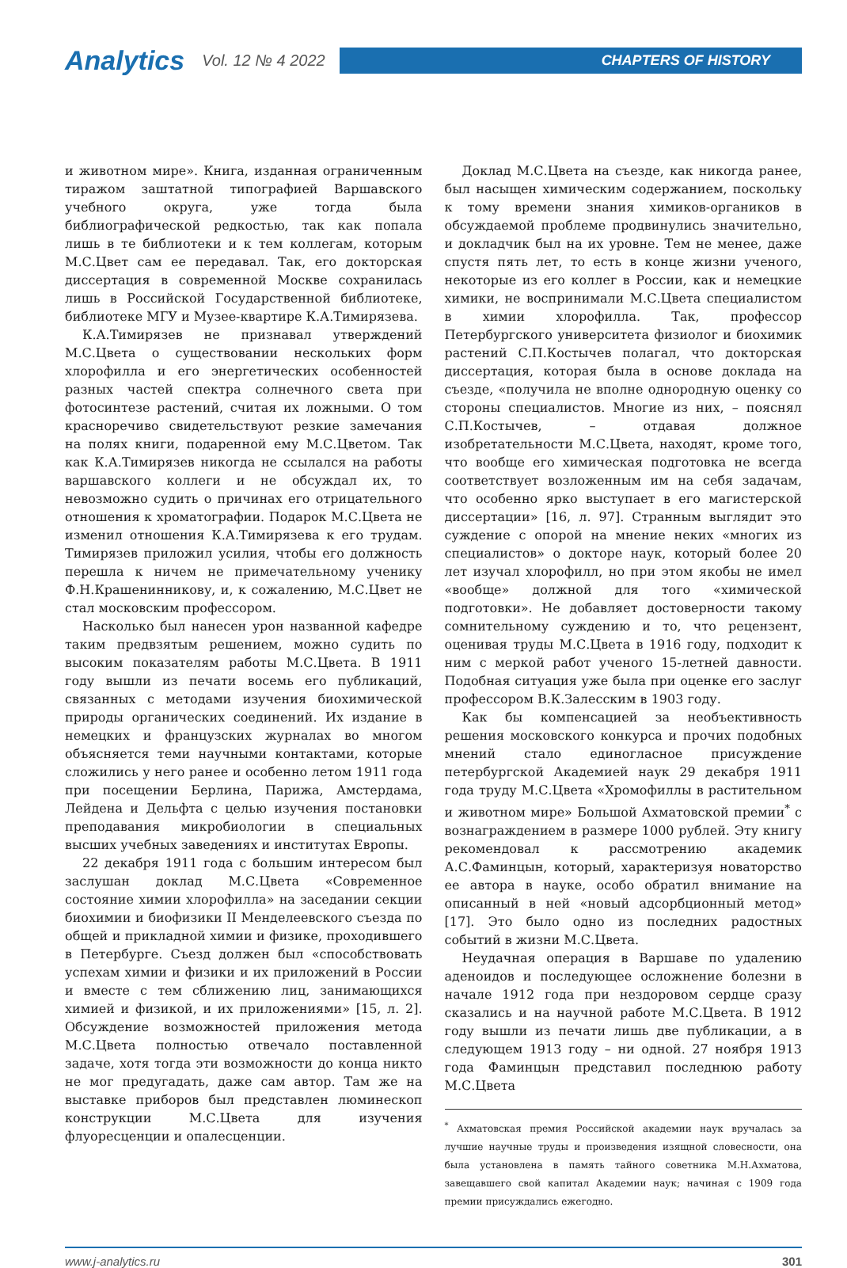Analytics Vol. 12 № 4 2022
CHAPTERS OF HISTORY
и животном мире». Книга, изданная ограниченным тиражом заштатной типографией Варшавского учебного округа, уже тогда была библиографической редкостью, так как попала лишь в те библиотеки и к тем коллегам, которым М.С.Цвет сам ее передавал. Так, его докторская диссертация в современной Москве сохранилась лишь в Российской Государственной библиотеке, библиотеке МГУ и Музее-квартире К.А.Тимирязева.
К.А.Тимирязев не признавал утверждений М.С.Цвета о существовании нескольких форм хлорофилла и его энергетических особенностей разных частей спектра солнечного света при фотосинтезе растений, считая их ложными. О том красноречиво свидетельствуют резкие замечания на полях книги, подаренной ему М.С.Цветом. Так как К.А.Тимирязев никогда не ссылался на работы варшавского коллеги и не обсуждал их, то невозможно судить о причинах его отрицательного отношения к хроматографии. Подарок М.С.Цвета не изменил отношения К.А.Тимирязева к его трудам. Тимирязев приложил усилия, чтобы его должность перешла к ничем не примечательному ученику Ф.Н.Крашенинникову, и, к сожалению, М.С.Цвет не стал московским профессором.
Насколько был нанесен урон названной кафедре таким предвзятым решением, можно судить по высоким показателям работы М.С.Цвета. В 1911 году вышли из печати восемь его публикаций, связанных с методами изучения биохимической природы органических соединений. Их издание в немецких и французских журналах во многом объясняется теми научными контактами, которые сложились у него ранее и особенно летом 1911 года при посещении Берлина, Парижа, Амстердама, Лейдена и Дельфта с целью изучения постановки преподавания микробиологии в специальных высших учебных заведениях и институтах Европы.
22 декабря 1911 года с большим интересом был заслушан доклад М.С.Цвета «Современное состояние химии хлорофилла» на заседании секции биохимии и биофизики II Менделеевского съезда по общей и прикладной химии и физике, проходившего в Петербурге. Съезд должен был «способствовать успехам химии и физики и их приложений в России и вместе с тем сближению лиц, занимающихся химией и физикой, и их приложениями» [15, л. 2]. Обсуждение возможностей приложения метода М.С.Цвета полностью отвечало поставленной задаче, хотя тогда эти возможности до конца никто не мог предугадать, даже сам автор. Там же на выставке приборов был представлен люминескоп конструкции М.С.Цвета для изучения флуоресценции и опалесценции.
Доклад М.С.Цвета на съезде, как никогда ранее, был насыщен химическим содержанием, поскольку к тому времени знания химиков-органиков в обсуждаемой проблеме продвинулись значительно, и докладчик был на их уровне. Тем не менее, даже спустя пять лет, то есть в конце жизни ученого, некоторые из его коллег в России, как и немецкие химики, не воспринимали М.С.Цвета специалистом в химии хлорофилла. Так, профессор Петербургского университета физиолог и биохимик растений С.П.Костычев полагал, что докторская диссертация, которая была в основе доклада на съезде, «получила не вполне однородную оценку со стороны специалистов. Многие из них, – пояснял С.П.Костычев, – отдавая должное изобретательности М.С.Цвета, находят, кроме того, что вообще его химическая подготовка не всегда соответствует возложенным им на себя задачам, что особенно ярко выступает в его магистерской диссертации» [16, л. 97]. Странным выглядит это суждение с опорой на мнение неких «многих из специалистов» о докторе наук, который более 20 лет изучал хлорофилл, но при этом якобы не имел «вообще» должной для того «химической подготовки». Не добавляет достоверности такому сомнительному суждению и то, что рецензент, оценивая труды М.С.Цвета в 1916 году, подходит к ним с меркой работ ученого 15-летней давности. Подобная ситуация уже была при оценке его заслуг профессором В.К.Залесским в 1903 году.
Как бы компенсацией за необъективность решения московского конкурса и прочих подобных мнений стало единогласное присуждение петербургской Академией наук 29 декабря 1911 года труду М.С.Цвета «Хромофиллы в растительном и животном мире» Большой Ахматовской премии<sup>*</sup> с вознаграждением в размере 1000 рублей. Эту книгу рекомендовал к рассмотрению академик А.С.Фаминцын, который, характеризуя новаторство ее автора в науке, особо обратил внимание на описанный в ней «новый адсорбционный метод» [17]. Это было одно из последних радостных событий в жизни М.С.Цвета.
Неудачная операция в Варшаве по удалению аденоидов и последующее осложнение болезни в начале 1912 года при нездоровом сердце сразу сказались и на научной работе М.С.Цвета. В 1912 году вышли из печати лишь две публикации, а в следующем 1913 году – ни одной. 27 ноября 1913 года Фаминцын представил последнюю работу М.С.Цвета
<sup>*</sup> Ахматовская премия Российской академии наук вручалась за лучшие научные труды и произведения изящной словесности, она была установлена в память тайного советника М.Н.Ахматова, завещавшего свой капитал Академии наук; начиная с 1909 года премии присуждались ежегодно.
www.j-analytics.ru 301